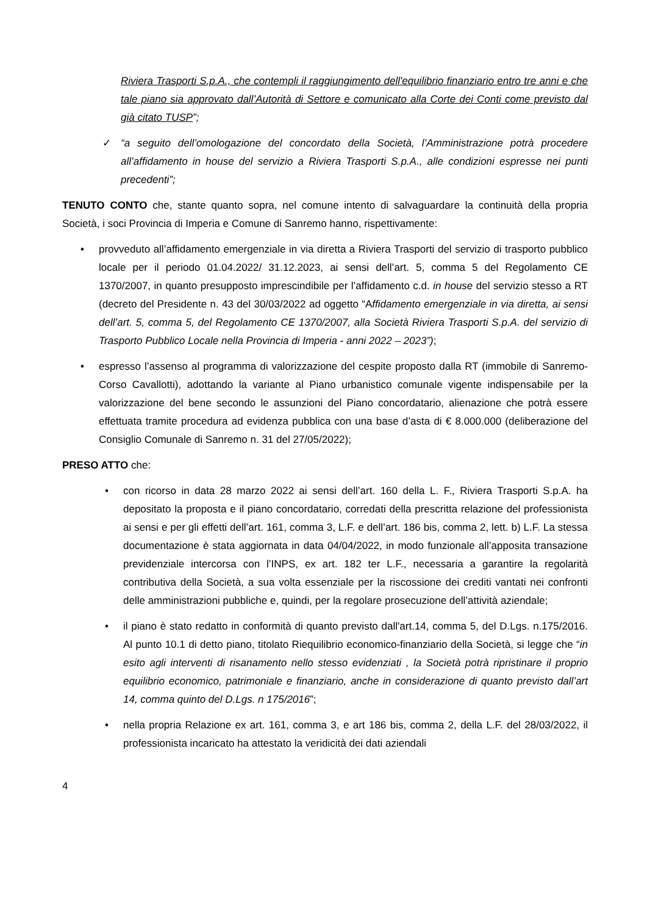Riviera Trasporti S.p.A., che contempli il raggiungimento dell'equilibrio finanziario entro tre anni e che tale piano sia approvato dall’Autorità di Settore e comunicato alla Corte dei Conti come previsto dal già citato TUSP”;
✓ “a seguito dell’omologazione del concordato della Società, l’Amministrazione potrà procedere all’affidamento in house del servizio a Riviera Trasporti S.p.A., alle condizioni espresse nei punti precedenti”;
TENUTO CONTO che, stante quanto sopra, nel comune intento di salvaguardare la continuità della propria Società, i soci Provincia di Imperia e Comune di Sanremo hanno, rispettivamente:
• provveduto all’affidamento emergenziale in via diretta a Riviera Trasporti del servizio di trasporto pubblico locale per il periodo 01.04.2022/ 31.12.2023, ai sensi dell’art. 5, comma 5 del Regolamento CE 1370/2007, in quanto presupposto imprescindibile per l’affidamento c.d. in house del servizio stesso a RT (decreto del Presidente n. 43 del 30/03/2022 ad oggetto “Affidamento emergenziale in via diretta, ai sensi dell’art. 5, comma 5, del Regolamento CE 1370/2007, alla Società Riviera Trasporti S.p.A. del servizio di Trasporto Pubblico Locale nella Provincia di Imperia - anni 2022 – 2023”);
• espresso l’assenso al programma di valorizzazione del cespite proposto dalla RT (immobile di Sanremo-Corso Cavallotti), adottando la variante al Piano urbanistico comunale vigente indispensabile per la valorizzazione del bene secondo le assunzioni del Piano concordatario, alienazione che potrà essere effettuata tramite procedura ad evidenza pubblica con una base d’asta di € 8.000.000 (deliberazione del Consiglio Comunale di Sanremo n. 31 del 27/05/2022);
PRESO ATTO che:
• con ricorso in data 28 marzo 2022 ai sensi dell’art. 160 della L. F., Riviera Trasporti S.p.A. ha depositato la proposta e il piano concordatario, corredati della prescritta relazione del professionista ai sensi e per gli effetti dell’art. 161, comma 3, L.F. e dell’art. 186 bis, comma 2, lett. b) L.F. La stessa documentazione è stata aggiornata in data 04/04/2022, in modo funzionale all’apposita transazione previdenziale intercorsa con l’INPS, ex art. 182 ter L.F., necessaria a garantire la regolarità contributiva della Società, a sua volta essenziale per la riscossione dei crediti vantati nei confronti delle amministrazioni pubbliche e, quindi, per la regolare prosecuzione dell’attività aziendale;
• il piano è stato redatto in conformità di quanto previsto dall'art.14, comma 5, del D.Lgs. n.175/2016. Al punto 10.1 di detto piano, titolato Riequilibrio economico-finanziario della Società, si legge che “in esito agli interventi di risanamento nello stesso evidenziati , la Società potrà ripristinare il proprio equilibrio economico, patrimoniale e finanziario, anche in considerazione di quanto previsto dall’art 14, comma quinto del D.Lgs. n 175/2016”;
• nella propria Relazione ex art. 161, comma 3, e art 186 bis, comma 2, della L.F. del 28/03/2022, il professionista incaricato ha attestato la veridicità dei dati aziendali
4